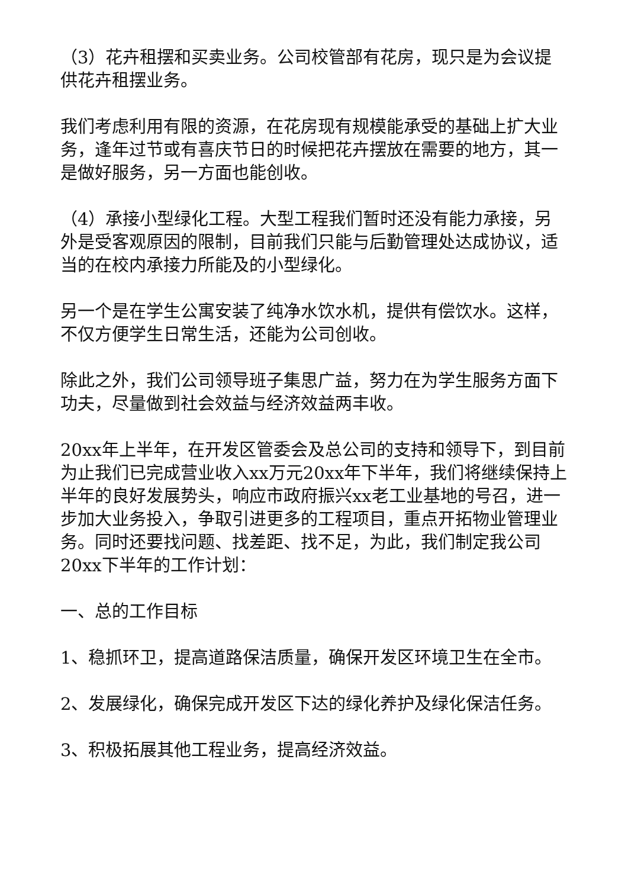（3）花卉租摆和买卖业务。公司校管部有花房，现只是为会议提供花卉租摆业务。
我们考虑利用有限的资源，在花房现有规模能承受的基础上扩大业务，逢年过节或有喜庆节日的时候把花卉摆放在需要的地方，其一是做好服务，另一方面也能创收。
（4）承接小型绿化工程。大型工程我们暂时还没有能力承接，另外是受客观原因的限制，目前我们只能与后勤管理处达成协议，适当的在校内承接力所能及的小型绿化。
另一个是在学生公寓安装了纯净水饮水机，提供有偿饮水。这样，不仅方便学生日常生活，还能为公司创收。
除此之外，我们公司领导班子集思广益，努力在为学生服务方面下功夫，尽量做到社会效益与经济效益两丰收。
20xx年上半年，在开发区管委会及总公司的支持和领导下，到目前为止我们已完成营业收入xx万元20xx年下半年，我们将继续保持上半年的良好发展势头，响应市政府振兴xx老工业基地的号召，进一步加大业务投入，争取引进更多的工程项目，重点开拓物业管理业务。同时还要找问题、找差距、找不足，为此，我们制定我公司20xx下半年的工作计划：
一、总的工作目标
1、稳抓环卫，提高道路保洁质量，确保开发区环境卫生在全市。
2、发展绿化，确保完成开发区下达的绿化养护及绿化保洁任务。
3、积极拓展其他工程业务，提高经济效益。